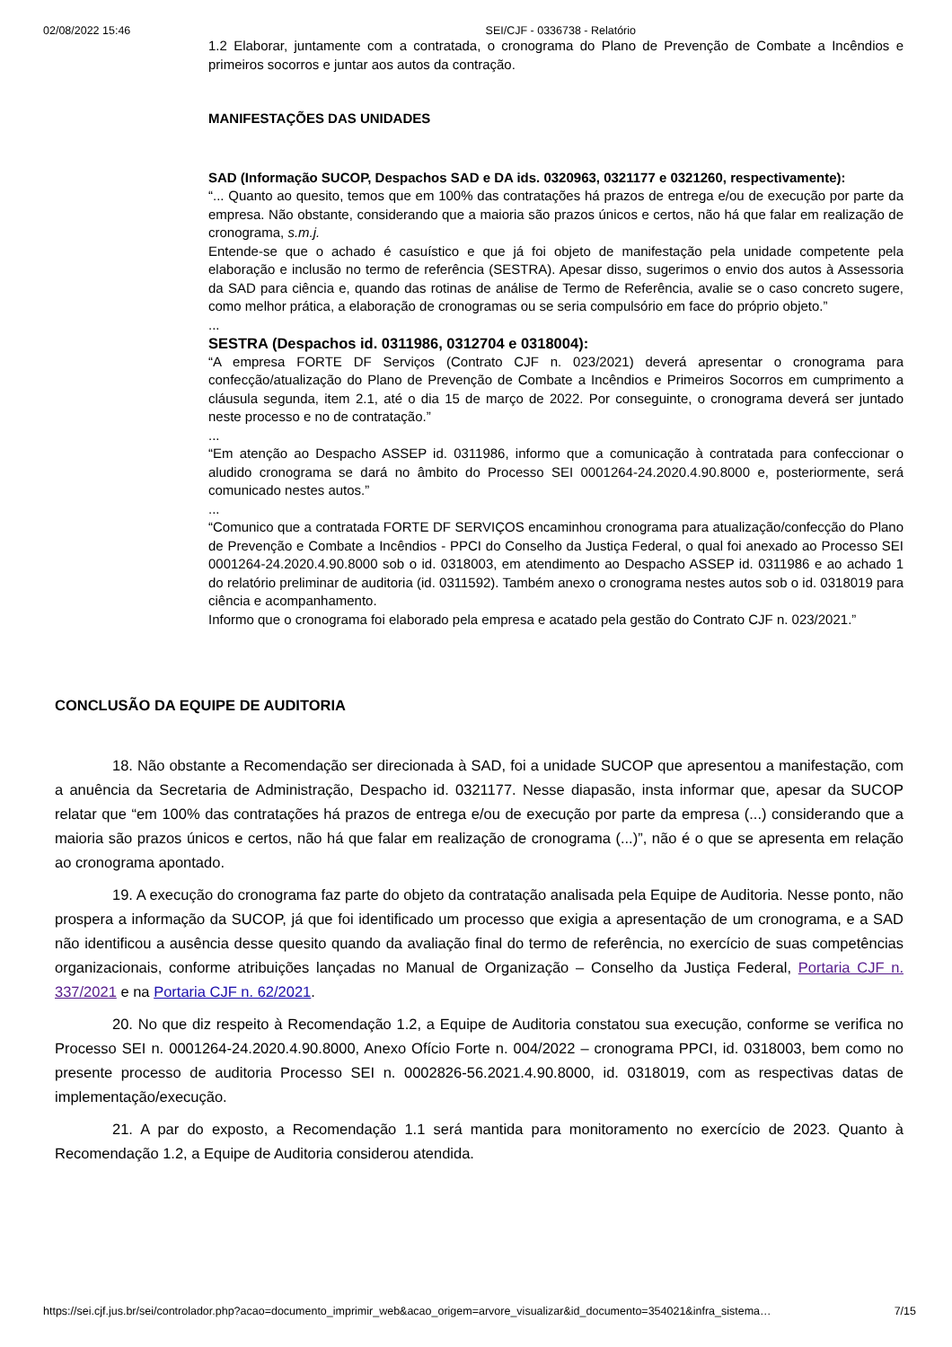02/08/2022 15:46 SEI/CJF - 0336738 - Relatório
1.2 Elaborar, juntamente com a contratada, o cronograma do Plano de Prevenção de Combate a Incêndios e primeiros socorros e juntar aos autos da contração.
MANIFESTAÇÕES DAS UNIDADES
SAD (Informação SUCOP, Despachos SAD e DA ids. 0320963, 0321177 e 0321260, respectivamente):
“... Quanto ao quesito, temos que em 100% das contratações há prazos de entrega e/ou de execução por parte da empresa. Não obstante, considerando que a maioria são prazos únicos e certos, não há que falar em realização de cronograma, s.m.j.
Entende-se que o achado é casuístico e que já foi objeto de manifestação pela unidade competente pela elaboração e inclusão no termo de referência (SESTRA). Apesar disso, sugerimos o envio dos autos à Assessoria da SAD para ciência e, quando das rotinas de análise de Termo de Referência, avalie se o caso concreto sugere, como melhor prática, a elaboração de cronogramas ou se seria compulsório em face do próprio objeto.”
...
SESTRA (Despachos id. 0311986, 0312704 e 0318004):
“A empresa FORTE DF Serviços (Contrato CJF n. 023/2021) deverá apresentar o cronograma para confecção/atualização do Plano de Prevenção de Combate a Incêndios e Primeiros Socorros em cumprimento a cláusula segunda, item 2.1, até o dia 15 de março de 2022. Por conseguinte, o cronograma deverá ser juntado neste processo e no de contratação.”
...
“Em atenção ao Despacho ASSEP id. 0311986, informo que a comunicação à contratada para confeccionar o aludido cronograma se dará no âmbito do Processo SEI 0001264-24.2020.4.90.8000 e, posteriormente, será comunicado nestes autos.”
...
“Comunico que a contratada FORTE DF SERVIÇOS encaminhou cronograma para atualização/confecção do Plano de Prevenção e Combate a Incêndios - PPCI do Conselho da Justiça Federal, o qual foi anexado ao Processo SEI 0001264-24.2020.4.90.8000 sob o id. 0318003, em atendimento ao Despacho ASSEP id. 0311986 e ao achado 1 do relatório preliminar de auditoria (id. 0311592). Também anexo o cronograma nestes autos sob o id. 0318019 para ciência e acompanhamento.
Informo que o cronograma foi elaborado pela empresa e acatado pela gestão do Contrato CJF n. 023/2021.”
CONCLUSÃO DA EQUIPE DE AUDITORIA
18. Não obstante a Recomendação ser direcionada à SAD, foi a unidade SUCOP que apresentou a manifestação, com a anuência da Secretaria de Administração, Despacho id. 0321177. Nesse diapasão, insta informar que, apesar da SUCOP relatar que “em 100% das contratações há prazos de entrega e/ou de execução por parte da empresa (...) considerando que a maioria são prazos únicos e certos, não há que falar em realização de cronograma (...)”, não é o que se apresenta em relação ao cronograma apontado.
19. A execução do cronograma faz parte do objeto da contratação analisada pela Equipe de Auditoria. Nesse ponto, não prospera a informação da SUCOP, já que foi identificado um processo que exigia a apresentação de um cronograma, e a SAD não identificou a ausência desse quesito quando da avaliação final do termo de referência, no exercício de suas competências organizacionais, conforme atribuições lançadas no Manual de Organização – Conselho da Justiça Federal, Portaria CJF n. 337/2021 e na Portaria CJF n. 62/2021.
20. No que diz respeito à Recomendação 1.2, a Equipe de Auditoria constatou sua execução, conforme se verifica no Processo SEI n. 0001264-24.2020.4.90.8000, Anexo Ofício Forte n. 004/2022 – cronograma PPCI, id. 0318003, bem como no presente processo de auditoria Processo SEI n. 0002826-56.2021.4.90.8000, id. 0318019, com as respectivas datas de implementação/execução.
21. A par do exposto, a Recomendação 1.1 será mantida para monitoramento no exercício de 2023. Quanto à Recomendação 1.2, a Equipe de Auditoria considerou atendida.
https://sei.cjf.jus.br/sei/controlador.php?acao=documento_imprimir_web&acao_origem=arvore_visualizar&id_documento=354021&infra_sistema… 7/15